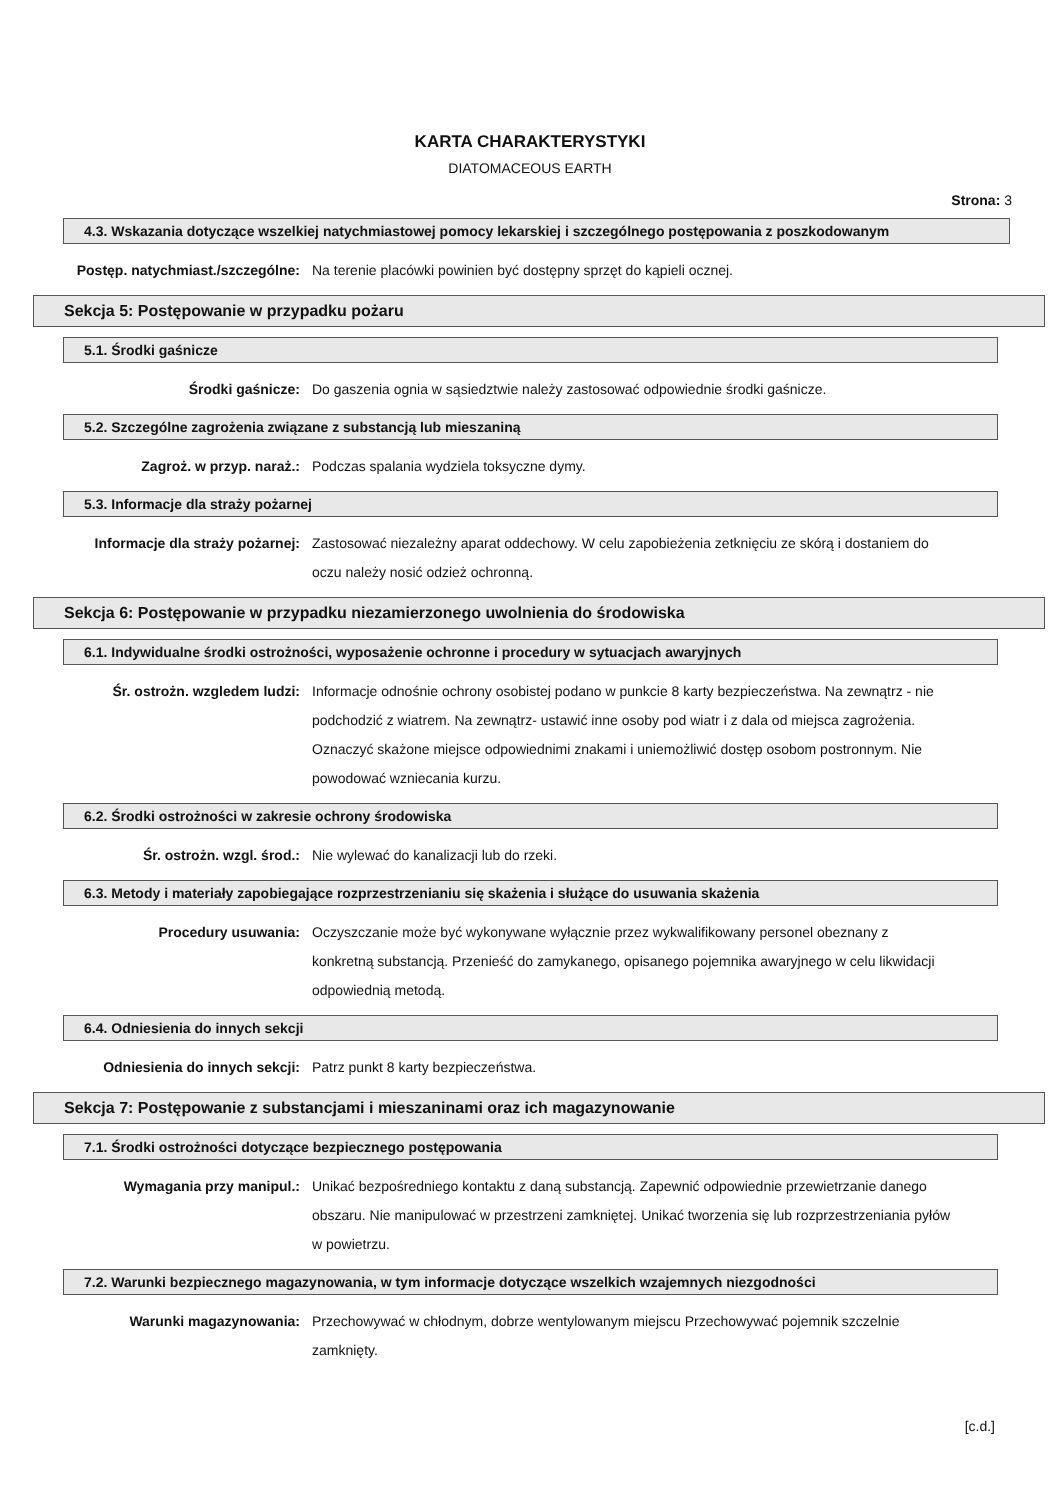KARTA CHARAKTERYSTYKI
DIATOMACEOUS EARTH
Strona: 3
4.3. Wskazania dotyczące wszelkiej natychmiastowej pomocy lekarskiej i szczególnego postępowania z poszkodowanym
Postęp. natychmiast./szczególne: Na terenie placówki powinien być dostępny sprzęt do kąpieli ocznej.
Sekcja 5: Postępowanie w przypadku pożaru
5.1. Środki gaśnicze
Środki gaśnicze: Do gaszenia ognia w sąsiedztwie należy zastosować odpowiednie środki gaśnicze.
5.2. Szczególne zagrożenia związane z substancją lub mieszaniną
Zagroż. w przyp. naraż.: Podczas spalania wydziela toksyczne dymy.
5.3. Informacje dla straży pożarnej
Informacje dla straży pożarnej: Zastosować niezależny aparat oddechowy. W celu zapobieżenia zetknięciu ze skórą i dostaniem do oczu należy nosić odzież ochronną.
Sekcja 6: Postępowanie w przypadku niezamierzonego uwolnienia do środowiska
6.1. Indywidualne środki ostrożności, wyposażenie ochronne i procedury w sytuacjach awaryjnych
Śr. ostrożn. wzgledem ludzi: Informacje odnośnie ochrony osobistej podano w punkcie 8 karty bezpieczeństwa. Na zewnątrz - nie podchodzić z wiatrem. Na zewnątrz- ustawić inne osoby pod wiatr i z dala od miejsca zagrożenia. Oznaczyć skażone miejsce odpowiednimi znakami i uniemożliwić dostęp osobom postronnym. Nie powodować wzniecania kurzu.
6.2. Środki ostrożności w zakresie ochrony środowiska
Śr. ostrożn. wzgl. środ.: Nie wylewać do kanalizacji lub do rzeki.
6.3. Metody i materiały zapobiegające rozprzestrzenianiu się skażenia i służące do usuwania skażenia
Procedury usuwania: Oczyszczanie może być wykonywane wyłącznie przez wykwalifikowany personel obeznany z konkretną substancją. Przenieść do zamykanego, opisanego pojemnika awaryjnego w celu likwidacji odpowiednią metodą.
6.4. Odniesienia do innych sekcji
Odniesienia do innych sekcji: Patrz punkt 8 karty bezpieczeństwa.
Sekcja 7: Postępowanie z substancjami i mieszaninami oraz ich magazynowanie
7.1. Środki ostrożności dotyczące bezpiecznego postępowania
Wymagania przy manipul.: Unikać bezpośredniego kontaktu z daną substancją. Zapewnić odpowiednie przewietrzanie danego obszaru. Nie manipulować w przestrzeni zamkniętej. Unikać tworzenia się lub rozprzestrzeniania pyłów w powietrzu.
7.2. Warunki bezpiecznego magazynowania, w tym informacje dotyczące wszelkich wzajemnych niezgodności
Warunki magazynowania: Przechowywać w chłodnym, dobrze wentylowanym miejscu Przechowywać pojemnik szczelnie zamknięty.
[c.d.]